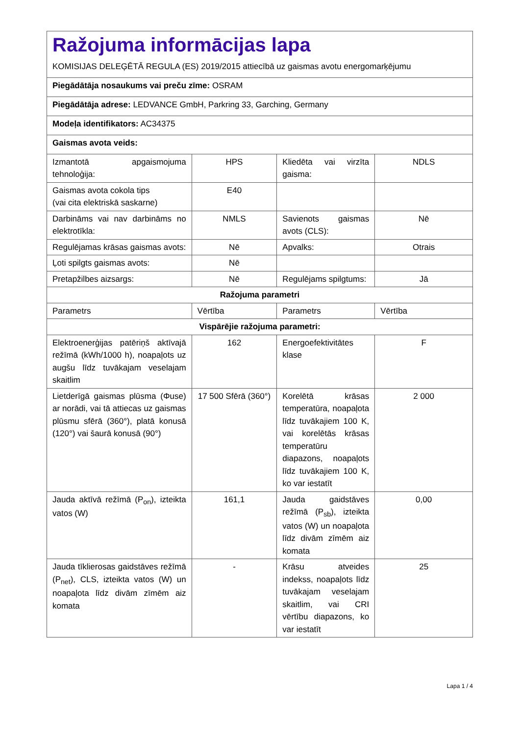| Ražojuma informācijas lapa KOMISIJAS DELEĢĒTĀ REGULA (ES) 2019/2015 attiecībā uz gaismas avotu energomarķējumu | | | |
| Piegādātāja nosaukums vai preču zīme: OSRAM | | | |
| Piegādātāja adrese: LEDVANCE GmbH, Parkring 33, Garching, Germany | | | |
| Modeļa identifikators: AC34375 | | | |
| Gaismas avota veids: | | | |
| Izmantotā apgaismojuma tehnoloģija: | HPS | Kliedēta vai virzīta gaisma: | NDLS |
| Gaismas avota cokola tips (vai cita elektriskā saskarne) | E40 | | |
| Darbināms vai nav darbināms no elektrotīkla: | NMLS | Savienots gaismas avots (CLS): | Nē |
| Regulējamas krāsas gaismas avots: | Nē | Apvalks: | Otrais |
| Ļoti spilgts gaismas avots: | Nē | | |
| Pretapžilbes aizsargs: | Nē | Regulējams spilgtums: | Jā |
| Ražojuma parametri | | | |
| Parametrs | Vērtība | Parametrs | Vērtība |
| Vispārējie ražojuma parametri: | | | |
| Elektroenerģijas patēriņš aktīvajā režīmā (kWh/1000 h), noapaļots uz augšu līdz tuvākajam veselajam skaitlim | 162 | Energoefektivitātes klase | F |
| Lietderīgā gaismas plūsma (Φuse) ar norādi, vai tā attiecas uz gaismas plūsmu sfērā (360°), platā konusā (120°) vai šaurā konusā (90°) | 17 500 Sfērā (360°) | Korelētā krāsas temperatūra, noapaļota līdz tuvākajiem 100 K, vai korelētās krāsas temperatūru diapazons, noapaļots līdz tuvākajiem 100 K, ko var iestatīt | 2 000 |
| Jauda aktīvā režīmā (P<sub>on</sub>), izteikta vatos (W) | 161,1 | Jauda gaidstāves režīmā (P<sub>sb</sub>), izteikta vatos (W) un noapaļota līdz divām zīmēm aiz komata | 0,00 |
| Jauda tīklierosas gaidstāves režīmā (P<sub>net</sub>), CLS, izteikta vatos (W) un noapaļota līdz divām zīmēm aiz komata | - | Krāsu atveides indekss, noapaļots līdz tuvākajam veselajam skaitlim, vai CRI vērtību diapazons, ko var iestatīt | 25 |
Lapa 1 / 4